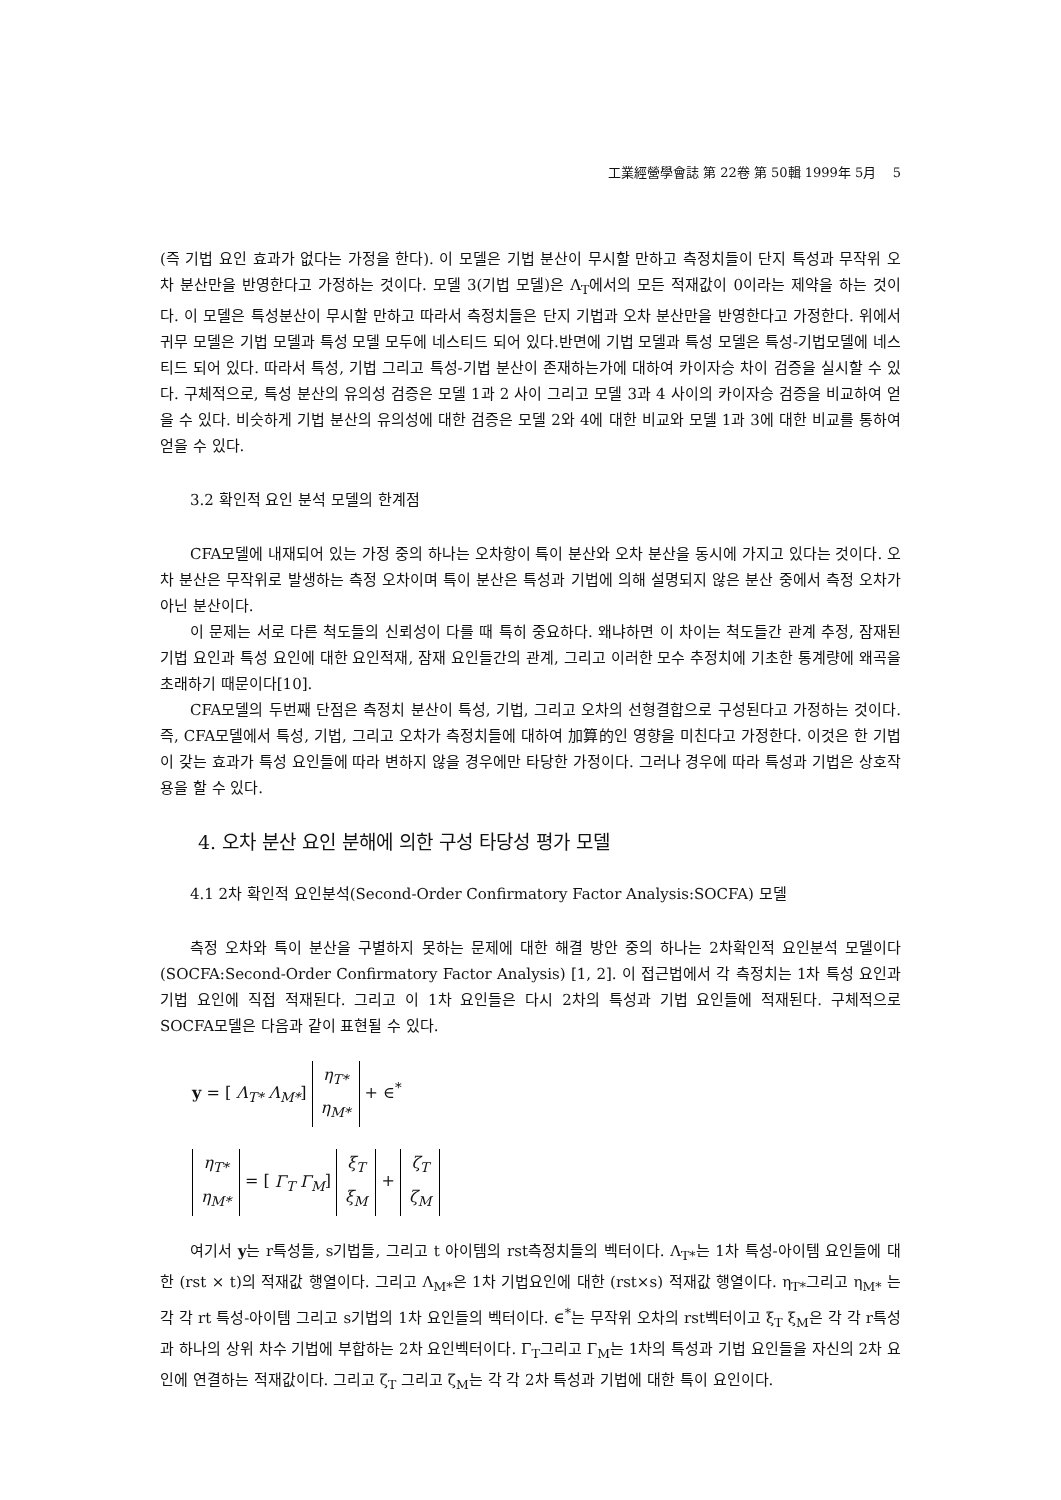工業經營學會誌 第 22卷 第 50輯 1999年 5月 5
(즉 기법 요인 효과가 없다는 가정을 한다). 이 모델은 기법 분산이 무시할 만하고 측정치들이 단지 특성과 무작위 오차 분산만을 반영한다고 가정하는 것이다. 모델 3(기법 모델)은 Λ<sub>T</sub>에서의 모든 적재값이 0이라는 제약을 하는 것이다. 이 모델은 특성분산이 무시할 만하고 따라서 측정치들은 단지 기법과 오차 분산만을 반영한다고 가정한다. 위에서 귀무 모델은 기법 모델과 특성 모델 모두에 네스티드 되어 있다.반면에 기법 모델과 특성 모델은 특성-기법모델에 네스티드 되어 있다. 따라서 특성, 기법 그리고 특성-기법 분산이 존재하는가에 대하여 카이자승 차이 검증을 실시할 수 있다. 구체적으로, 특성 분산의 유의성 검증은 모델 1과 2 사이 그리고 모델 3과 4 사이의 카이자승 검증을 비교하여 얻을 수 있다. 비슷하게 기법 분산의 유의성에 대한 검증은 모델 2와 4에 대한 비교와 모델 1과 3에 대한 비교를 통하여 얻을 수 있다.
3.2 확인적 요인 분석 모델의 한계점
CFA모델에 내재되어 있는 가정 중의 하나는 오차항이 특이 분산와 오차 분산을 동시에 가지고 있다는 것이다. 오차 분산은 무작위로 발생하는 측정 오차이며 특이 분산은 특성과 기법에 의해 설명되지 않은 분산 중에서 측정 오차가 아닌 분산이다.
이 문제는 서로 다른 척도들의 신뢰성이 다를 때 특히 중요하다. 왜냐하면 이 차이는 척도들간 관계 추정, 잠재된 기법 요인과 특성 요인에 대한 요인적재, 잠재 요인들간의 관계, 그리고 이러한 모수 추정치에 기초한 통계량에 왜곡을 초래하기 때문이다[10].
CFA모델의 두번째 단점은 측정치 분산이 특성, 기법, 그리고 오차의 선형결합으로 구성된다고 가정하는 것이다. 즉, CFA모델에서 특성, 기법, 그리고 오차가 측정치들에 대하여 加算的인 영향을 미친다고 가정한다. 이것은 한 기법이 갖는 효과가 특성 요인들에 따라 변하지 않을 경우에만 타당한 가정이다. 그러나 경우에 따라 특성과 기법은 상호작용을 할 수 있다.
4. 오차 분산 요인 분해에 의한 구성 타당성 평가 모델
4.1 2차 확인적 요인분석(Second-Order Confirmatory Factor Analysis:SOCFA) 모델
측정 오차와 특이 분산을 구별하지 못하는 문제에 대한 해결 방안 중의 하나는 2차확인적 요인분석 모델이다(SOCFA:Second-Order Confirmatory Factor Analysis) [1, 2]. 이 접근법에서 각 측정치는 1차 특성 요인과 기법 요인에 직접 적재된다. 그리고 이 1차 요인들은 다시 2차의 특성과 기법 요인들에 적재된다. 구체적으로 SOCFA모델은 다음과 같이 표현될 수 있다.
y = [ Λ<sub>T*</sub> Λ<sub>M*</sub>] η<sub>T*</sub>
η<sub>M*</sub> + ∈<sup>*</sup>
η<sub>T*</sub>
η<sub>M*</sub> = [ Γ<sub>T</sub> Γ<sub>M</sub>] ξ<sub>T</sub>
ξ<sub>M</sub> + ζ<sub>T</sub>
ζ<sub>M</sub>
여기서 y는 r특성들, s기법들, 그리고 t 아이템의 rst측정치들의 벡터이다. Λ<sub>T*</sub>는 1차 특성-아이템 요인들에 대한 (rst × t)의 적재값 행열이다. 그리고 Λ<sub>M*</sub>은 1차 기법요인에 대한 (rst×s) 적재값 행열이다. η<sub>T*</sub>그리고 η<sub>M*</sub> 는 각 각 rt 특성-아이템 그리고 s기법의 1차 요인들의 벡터이다. ∈<sup>*</sup>는 무작위 오차의 rst벡터이고 ξ<sub>T</sub> ξ<sub>M</sub>은 각 각 r특성과 하나의 상위 차수 기법에 부합하는 2차 요인벡터이다. Γ<sub>T</sub>그리고 Γ<sub>M</sub>는 1차의 특성과 기법 요인들을 자신의 2차 요인에 연결하는 적재값이다. 그리고 ζ<sub>T</sub> 그리고 ζ<sub>M</sub>는 각 각 2차 특성과 기법에 대한 특이 요인이다.